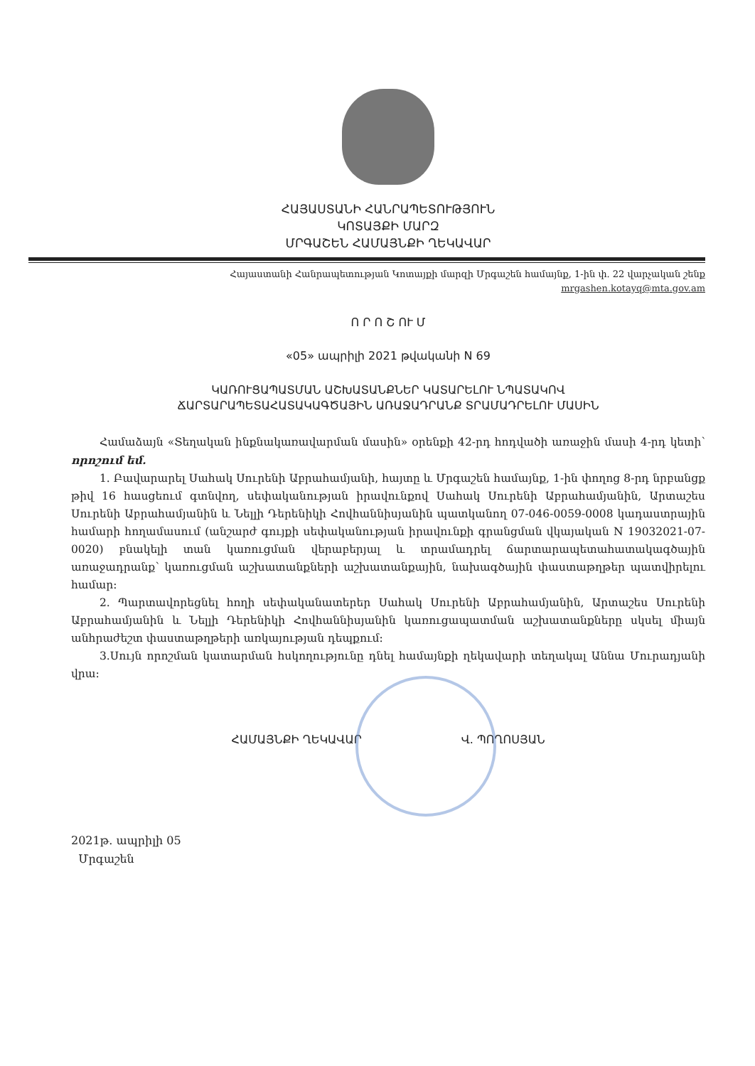ՀԱՅԱՍՏԱՆԻ ՀԱՆՐԱՊԵՏՈՒԹՅՈՒՆ
ԿՈՏԱՅՔԻ ՄԱՐԶ
ՄՐԳԱՇԵՆ ՀԱՄԱՅՆՔԻ ՂԵԿԱՎԱՐ
Հայաստանի Հանրապետության Կոտայքի մարզի Մրգաշեն համայնք, 1-ին փ. 22 վարչական շենք
mrgashen.kotayq@mta.gov.am
Ո Ր Ո Շ ՈՒ Մ
«05» ապրիլի 2021 թվականի N 69
ԿԱՌՈՒՑԱՊԱՏՄԱՆ ԱՇԽԱՏԱՆՔՆԵՐ ԿԱՏԱՐԵԼՈՒ ՆՊԱՏԱԿՈՎ
ՃԱՐՏԱՐԱՊԵՏԱՀԱՏԱԿԱԳԾԱՅԻՆ ԱՌԱՋԱԴՐԱՆՔ ՏՐԱՄԱԴՐԵԼՈՒ ՄԱՍԻՆ
Համաձայն «Տեղական ինքնակառավարման մասին» օրենքի 42-րդ հոդվածի առաջին մասի 4-րդ կետի՝ որոշում եմ.
1. Բավարարել Սահակ Սուրենի Աբրահամյանի, հայտը և Մրգաշեն համայնք, 1-ին փողոց 8-րդ նրբանցք թիվ 16 հասցեում գտնվող, սեփականության իրավունքով Սահակ Սուրենի Աբրահամյանին, Արտաշես Սուրենի Աբրահամյանին և Նելլի Դերենիկի Հովհաննիսյանին պատկանող 07-046-0059-0008 կադաստրային համարի հողամասում (անշարժ գույքի սեփականության իրավունքի գրանցման վկայական N 19032021-07-0020) բնակելի տան կառուցման վերաբերյալ և տրամադրել ճարտարապետահատակագծային առաջադրանք՝ կառուցման աշխատանքների աշխատանքային, նախագծային փաստաթղթեր պատվիրելու համար:
2. Պարտավորեցնել հողի սեփականատերեր Սահակ Սուրենի Աբրահամյանին, Արտաշես Սուրենի Աբրահամյանին և Նելլի Դերենիկի Հովհաննիսյանին կառուցապատման աշխատանքները սկսել միայն անհրաժեշտ փաստաթղթերի առկայության դեպքում:
3.Սույն որոշման կատարման հսկողությունը դնել համայնքի ղեկավարի տեղակալ Աննա Մուրադյանի վրա:
ՀԱՄԱՅՆՔԻ ՂԵԿԱՎԱՐ Վ. ՊՈՂՈՍՅԱՆ
2021թ. ապրիլի 05
Մրգաշեն